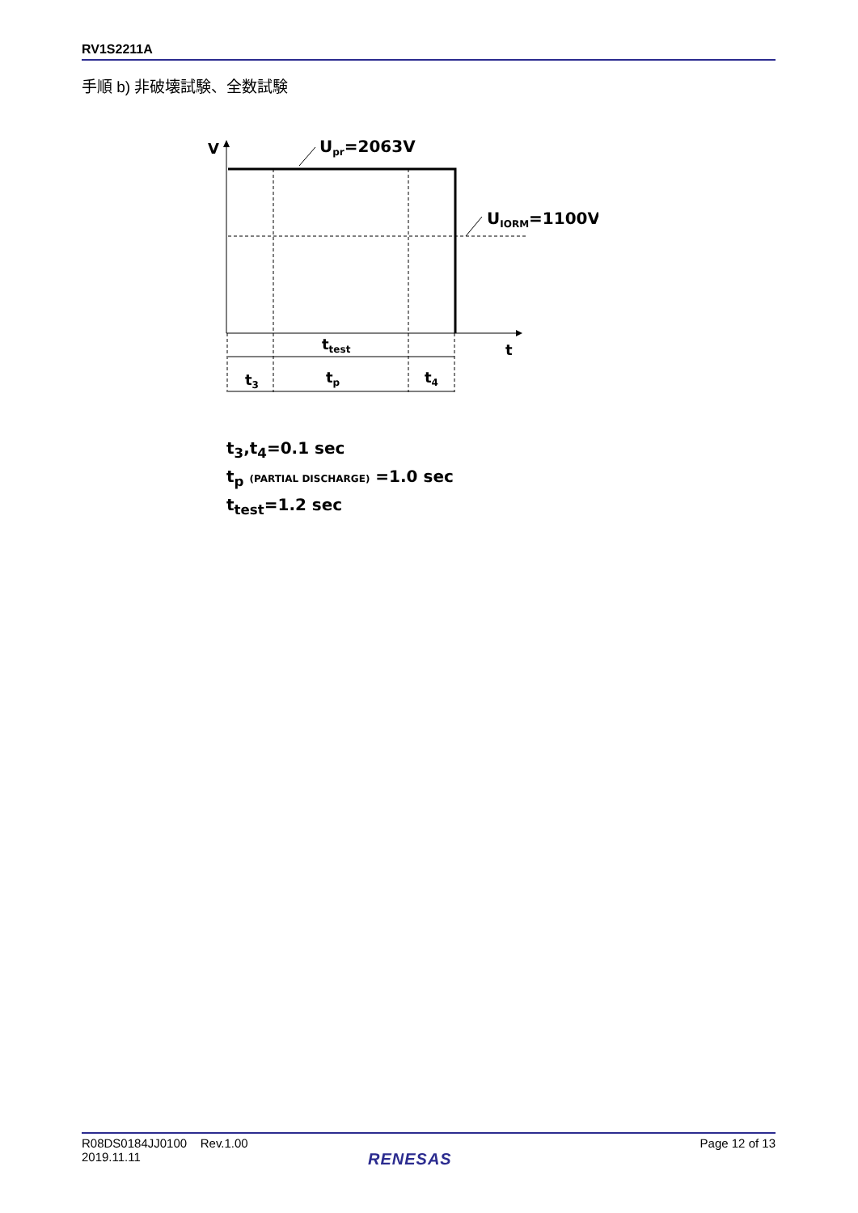RV1S2211A
手順 b) 非破壊試験、全数試験
V
Upr=2063V
UIORM=1100V
t
ttest
t3
tp
t4
t<sub>3</sub>,t<sub>4</sub>=0.1 sec
t<sub>p</sub> (PARTIAL DISCHARGE) =1.0 sec
t<sub>test</sub>=1.2 sec
R08DS0184JJ0100 Rev.1.00
2019.11.11
Page 12 of 13
RENESAS